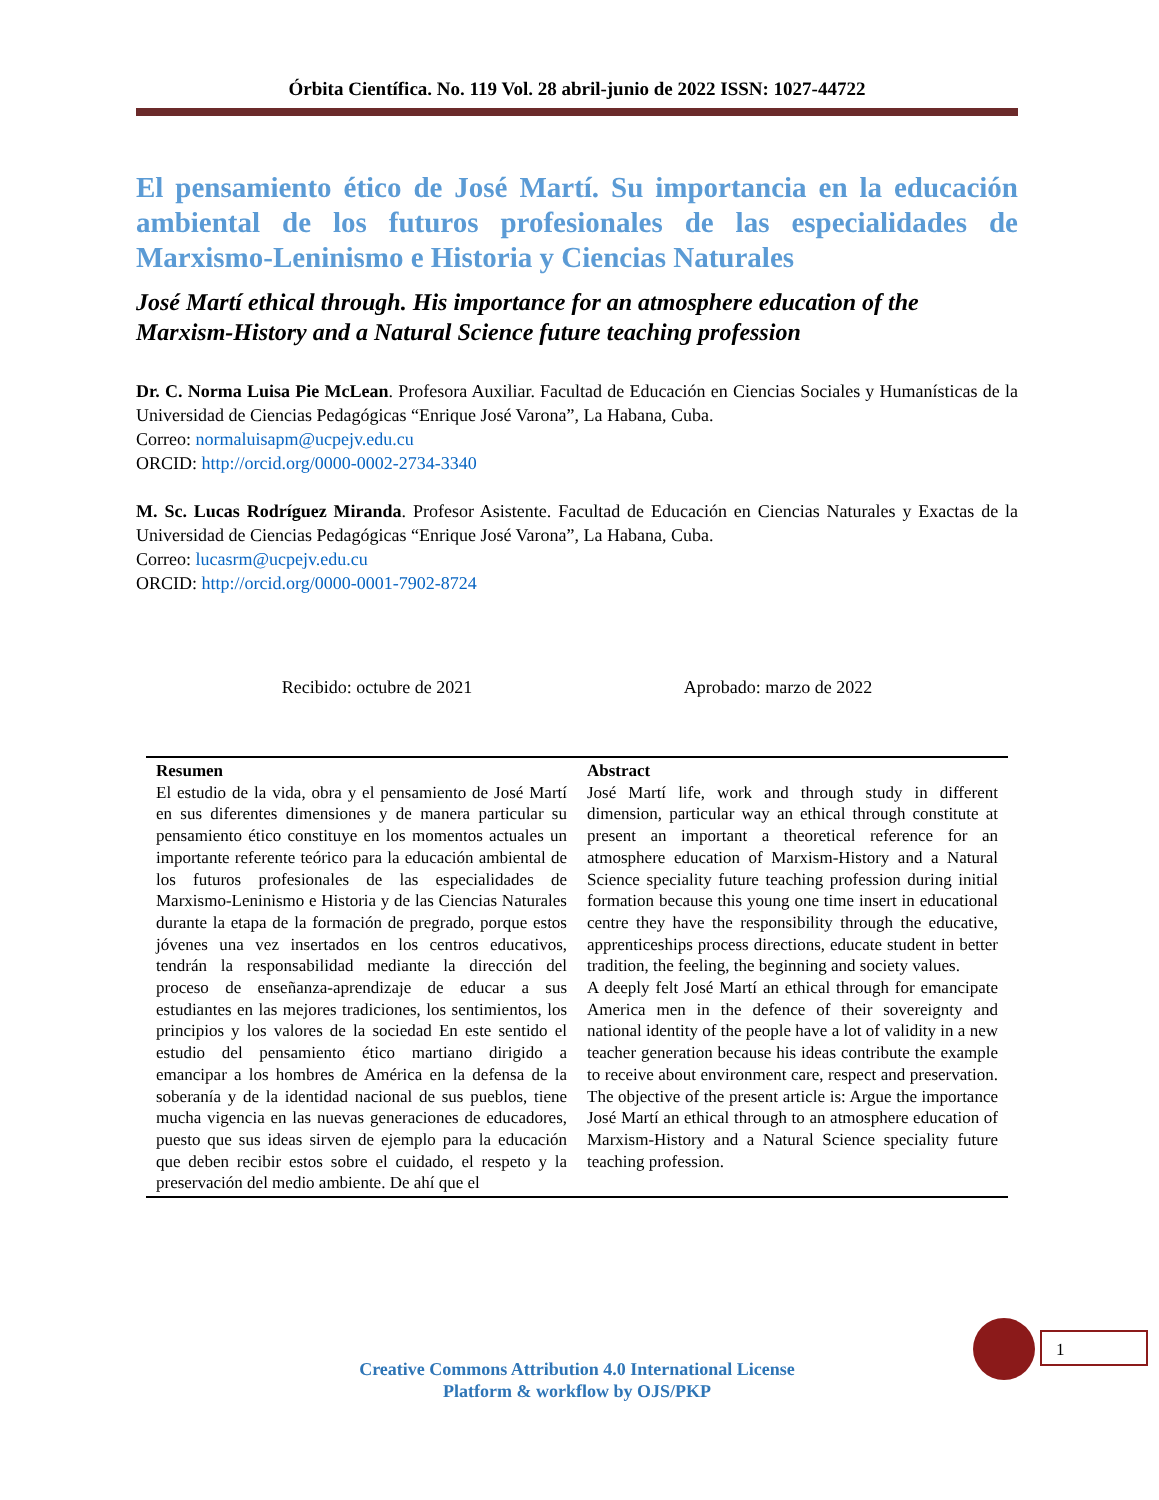Órbita Científica. No. 119 Vol. 28 abril-junio de 2022 ISSN: 1027-44722
El pensamiento ético de José Martí. Su importancia en la educación ambiental de los futuros profesionales de las especialidades de Marxismo-Leninismo e Historia y Ciencias Naturales
José Martí ethical through. His importance for an atmosphere education of the Marxism-History and a Natural Science future teaching profession
Dr. C. Norma Luisa Pie McLean. Profesora Auxiliar. Facultad de Educación en Ciencias Sociales y Humanísticas de la Universidad de Ciencias Pedagógicas “Enrique José Varona”, La Habana, Cuba.
Correo: normaluisapm@ucpejv.edu.cu
ORCID: http://orcid.org/0000-0002-2734-3340
M. Sc. Lucas Rodríguez Miranda. Profesor Asistente. Facultad de Educación en Ciencias Naturales y Exactas de la Universidad de Ciencias Pedagógicas “Enrique José Varona”, La Habana, Cuba.
Correo: lucasrm@ucpejv.edu.cu
ORCID: http://orcid.org/0000-0001-7902-8724
Recibido: octubre de 2021 Aprobado: marzo de 2022
| Resumen El estudio de la vida, obra y el pensamiento de José Martí en sus diferentes dimensiones y de manera particular su pensamiento ético constituye en los momentos actuales un importante referente teórico para la educación ambiental de los futuros profesionales de las especialidades de Marxismo-Leninismo e Historia y de las Ciencias Naturales durante la etapa de la formación de pregrado, porque estos jóvenes una vez insertados en los centros educativos, tendrán la responsabilidad mediante la dirección del proceso de enseñanza-aprendizaje de educar a sus estudiantes en las mejores tradiciones, los sentimientos, los principios y los valores de la sociedad En este sentido el estudio del pensamiento ético martiano dirigido a emancipar a los hombres de América en la defensa de la soberanía y de la identidad nacional de sus pueblos, tiene mucha vigencia en las nuevas generaciones de educadores, puesto que sus ideas sirven de ejemplo para la educación que deben recibir estos sobre el cuidado, el respeto y la preservación del medio ambiente. De ahí que el | Abstract José Martí life, work and through study in different dimension, particular way an ethical through constitute at present an important a theoretical reference for an atmosphere education of Marxism-History and a Natural Science speciality future teaching profession during initial formation because this young one time insert in educational centre they have the responsibility through the educative, apprenticeships process directions, educate student in better tradition, the feeling, the beginning and society values. A deeply felt José Martí an ethical through for emancipate America men in the defence of their sovereignty and national identity of the people have a lot of validity in a new teacher generation because his ideas contribute the example to receive about environment care, respect and preservation. The objective of the present article is: Argue the importance José Martí an ethical through to an atmosphere education of Marxism-History and a Natural Science speciality future teaching profession. |
1
Creative Commons Attribution 4.0 International License
Platform & workflow by OJS/PKP